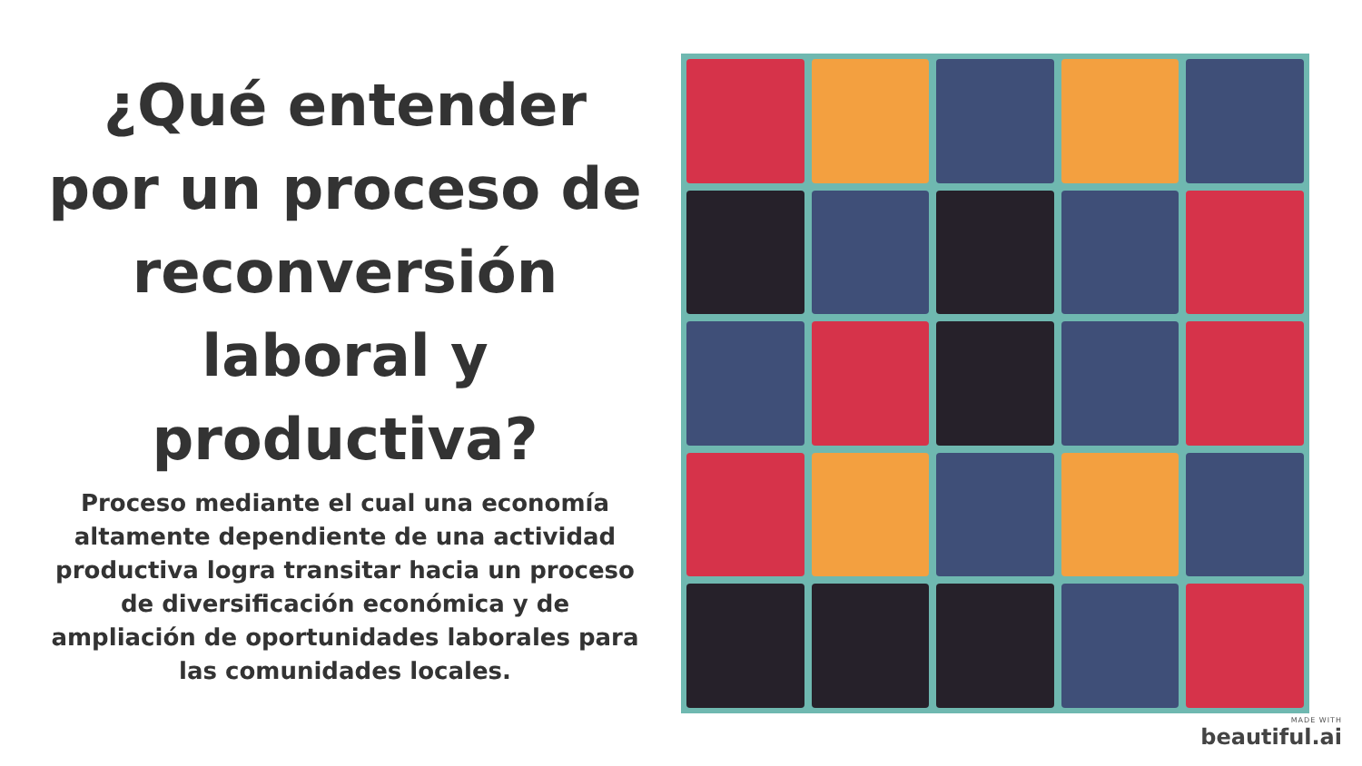¿Qué entender por un proceso de reconversión laboral y productiva?
Proceso mediante el cual una economía altamente dependiente de una actividad productiva logra transitar hacia un proceso de diversificación económica y de ampliación de oportunidades laborales para las comunidades locales.
MADE WITH
beautiful.ai